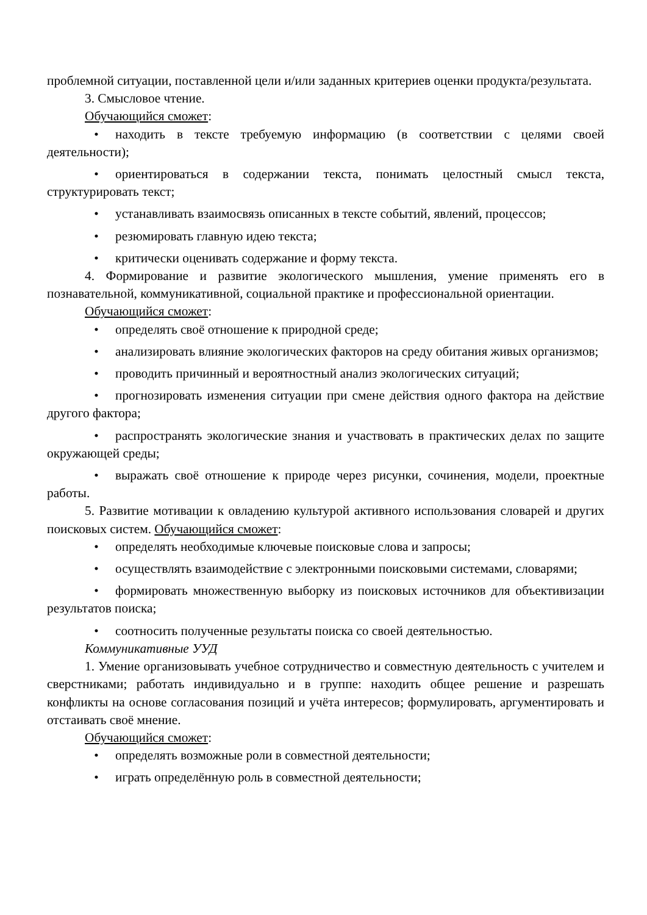проблемной ситуации, поставленной цели и/или заданных критериев оценки продукта/результата.
3. Смысловое чтение.
Обучающийся сможет:
• находить в тексте требуемую информацию (в соответствии с целями своей деятельности);
• ориентироваться в содержании текста, понимать целостный смысл текста, структурировать текст;
• устанавливать взаимосвязь описанных в тексте событий, явлений, процессов;
• резюмировать главную идею текста;
• критически оценивать содержание и форму текста.
4. Формирование и развитие экологического мышления, умение применять его в познавательной, коммуникативной, социальной практике и профессиональной ориентации.
Обучающийся сможет:
• определять своё отношение к природной среде;
• анализировать влияние экологических факторов на среду обитания живых организмов;
• проводить причинный и вероятностный анализ экологических ситуаций;
• прогнозировать изменения ситуации при смене действия одного фактора на действие другого фактора;
• распространять экологические знания и участвовать в практических делах по защите окружающей среды;
• выражать своё отношение к природе через рисунки, сочинения, модели, проектные работы.
5. Развитие мотивации к овладению культурой активного использования словарей и других поисковых систем. Обучающийся сможет:
• определять необходимые ключевые поисковые слова и запросы;
• осуществлять взаимодействие с электронными поисковыми системами, словарями;
• формировать множественную выборку из поисковых источников для объективизации результатов поиска;
• соотносить полученные результаты поиска со своей деятельностью.
Коммуникативные УУД
1. Умение организовывать учебное сотрудничество и совместную деятельность с учителем и сверстниками; работать индивидуально и в группе: находить общее решение и разрешать конфликты на основе согласования позиций и учёта интересов; формулировать, аргументировать и отстаивать своё мнение.
Обучающийся сможет:
• определять возможные роли в совместной деятельности;
• играть определённую роль в совместной деятельности;